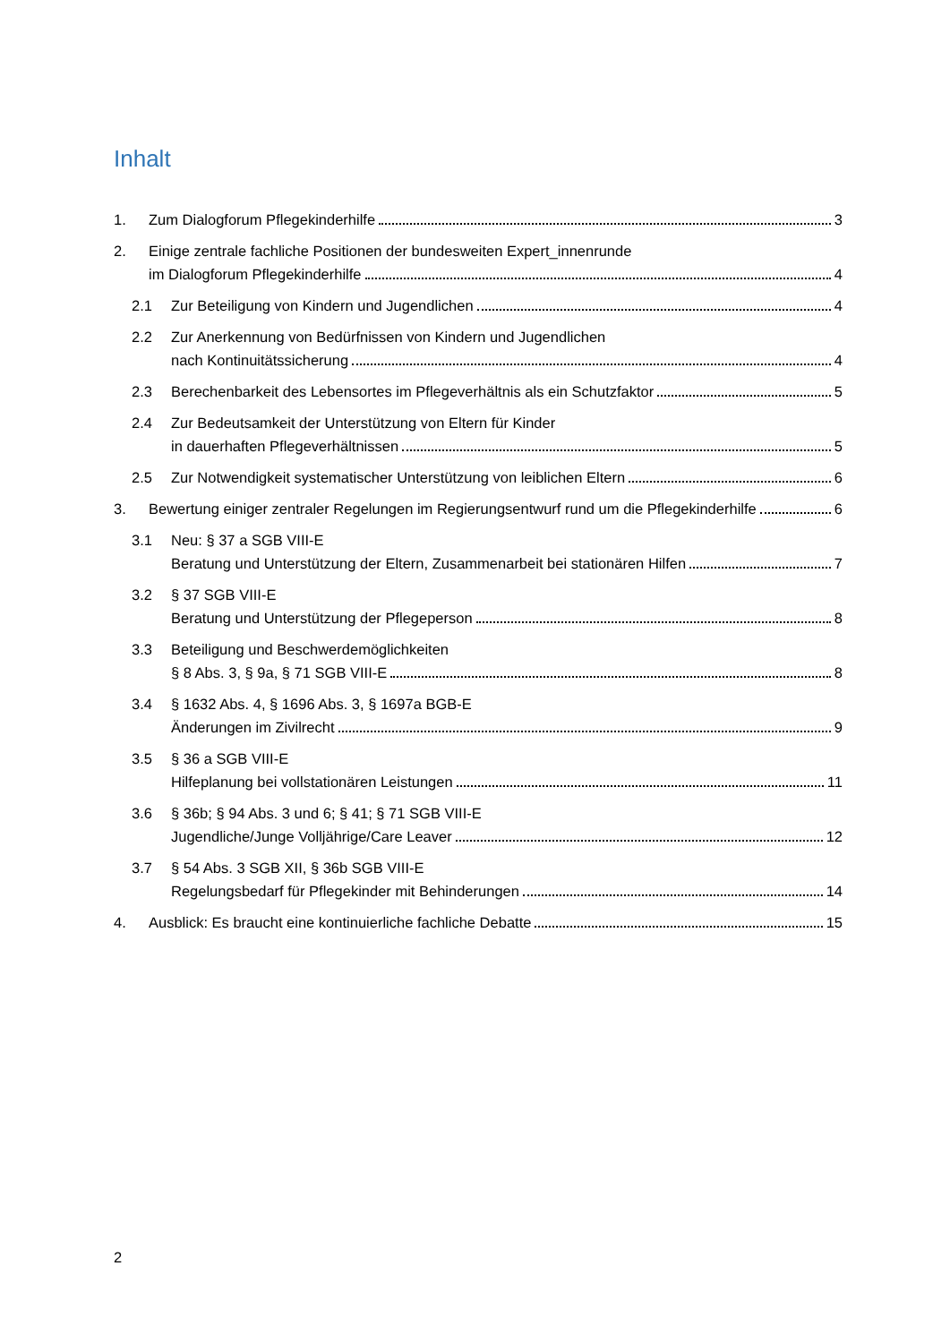Inhalt
1. Zum Dialogforum Pflegekinderhilfe 3
2. Einige zentrale fachliche Positionen der bundesweiten Expert_innenrunde
im Dialogforum Pflegekinderhilfe 4
2.1 Zur Beteiligung von Kindern und Jugendlichen 4
2.2 Zur Anerkennung von Bedürfnissen von Kindern und Jugendlichen
nach Kontinuitätssicherung 4
2.3 Berechenbarkeit des Lebensortes im Pflegeverhältnis als ein Schutzfaktor 5
2.4 Zur Bedeutsamkeit der Unterstützung von Eltern für Kinder
in dauerhaften Pflegeverhältnissen 5
2.5 Zur Notwendigkeit systematischer Unterstützung von leiblichen Eltern 6
3. Bewertung einiger zentraler Regelungen im Regierungsentwurf rund um die Pflegekinderhilfe 6
3.1 Neu: § 37 a SGB VIII-E
Beratung und Unterstützung der Eltern, Zusammenarbeit bei stationären Hilfen 7
3.2 § 37 SGB VIII-E
Beratung und Unterstützung der Pflegeperson 8
3.3 Beteiligung und Beschwerdemöglichkeiten
§ 8 Abs. 3, § 9a, § 71 SGB VIII-E 8
3.4 § 1632 Abs. 4, § 1696 Abs. 3, § 1697a BGB-E
Änderungen im Zivilrecht 9
3.5 § 36 a SGB VIII-E
Hilfeplanung bei vollstationären Leistungen 11
3.6 § 36b; § 94 Abs. 3 und 6; § 41; § 71 SGB VIII-E
Jugendliche/Junge Volljährige/Care Leaver 12
3.7 § 54 Abs. 3 SGB XII, § 36b SGB VIII-E
Regelungsbedarf für Pflegekinder mit Behinderungen 14
4. Ausblick: Es braucht eine kontinuierliche fachliche Debatte 15
2